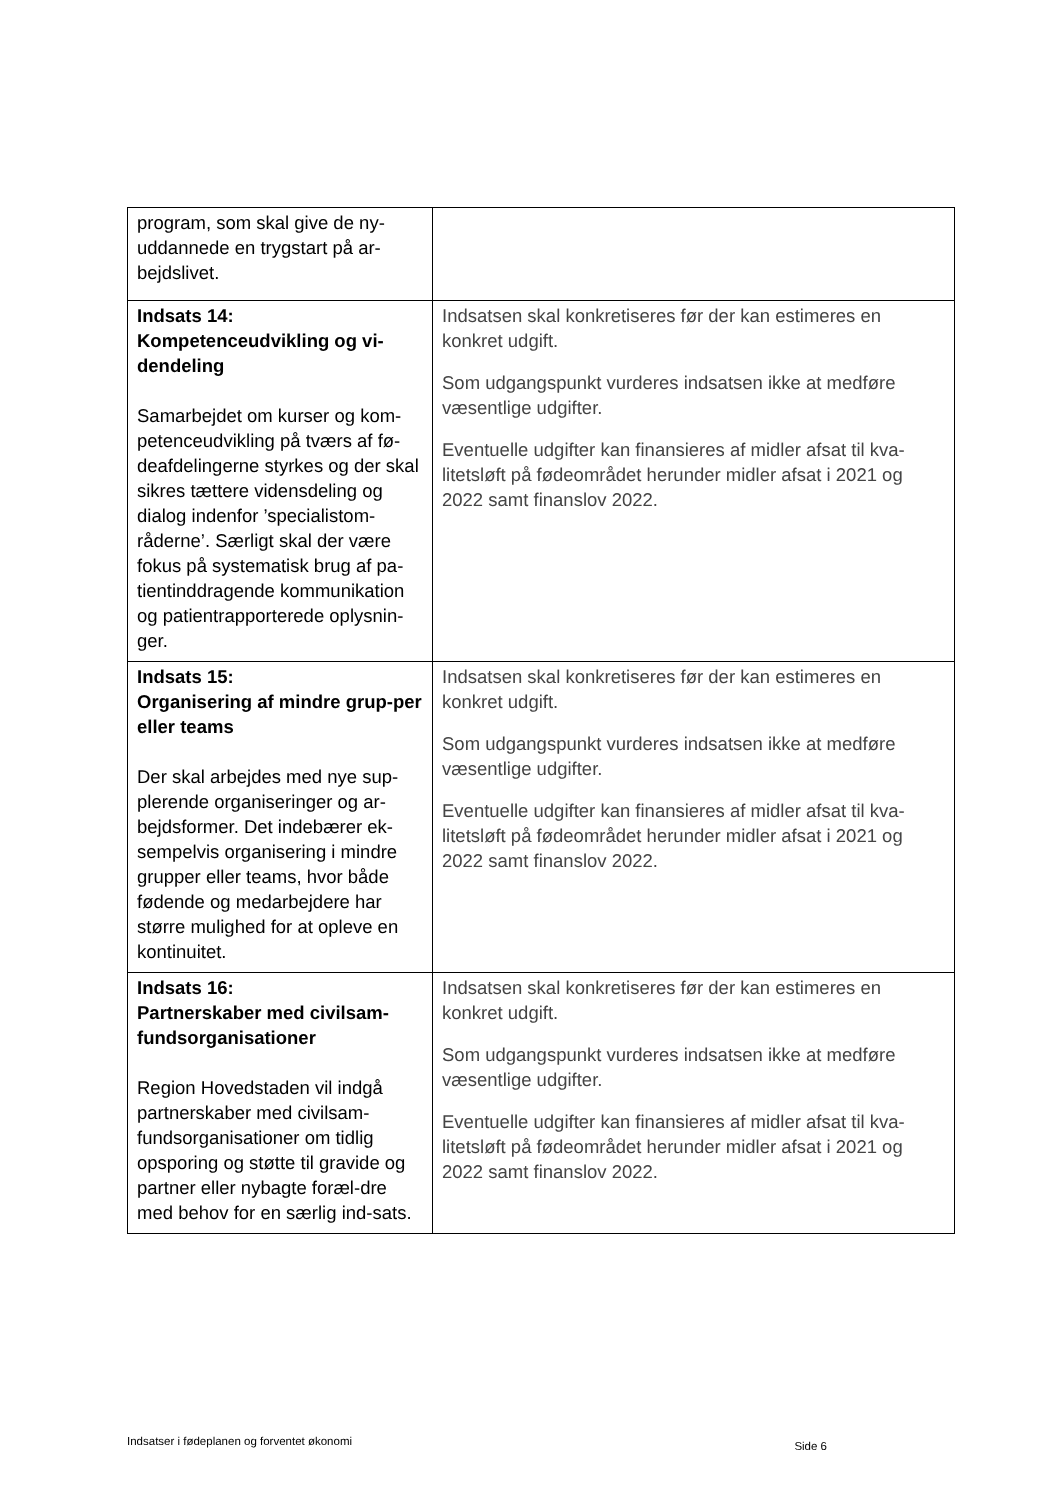| program, som skal give de ny-uddannede en trygstart på ar-bejdslivet. | |
| Indsats 14: Kompetenceudvikling og vi-dendeling Samarbejdet om kurser og kom-petenceudvikling på tværs af fø-deafdelingerne styrkes og der skal sikres tættere vidensdeling og dialog indenfor ’specialistom-råderne’. Særligt skal der være fokus på systematisk brug af pa-tientinddragende kommunikation og patientrapporterede oplysnin-ger. | Indsatsen skal konkretiseres før der kan estimeres en konkret udgift. Som udgangspunkt vurderes indsatsen ikke at medføre væsentlige udgifter. Eventuelle udgifter kan finansieres af midler afsat til kva-litetsløft på fødeområdet herunder midler afsat i 2021 og 2022 samt finanslov 2022. |
| Indsats 15: Organisering af mindre grup-per eller teams Der skal arbejdes med nye sup-plerende organiseringer og ar-bejdsformer. Det indebærer ek-sempelvis organisering i mindre grupper eller teams, hvor både fødende og medarbejdere har større mulighed for at opleve en kontinuitet. | Indsatsen skal konkretiseres før der kan estimeres en konkret udgift. Som udgangspunkt vurderes indsatsen ikke at medføre væsentlige udgifter. Eventuelle udgifter kan finansieres af midler afsat til kva-litetsløft på fødeområdet herunder midler afsat i 2021 og 2022 samt finanslov 2022. |
| Indsats 16: Partnerskaber med civilsam-fundsorganisationer Region Hovedstaden vil indgå partnerskaber med civilsam-fundsorganisationer om tidlig opsporing og støtte til gravide og partner eller nybagte foræl-dre med behov for en særlig ind-sats. | Indsatsen skal konkretiseres før der kan estimeres en konkret udgift. Som udgangspunkt vurderes indsatsen ikke at medføre væsentlige udgifter. Eventuelle udgifter kan finansieres af midler afsat til kva-litetsløft på fødeområdet herunder midler afsat i 2021 og 2022 samt finanslov 2022. |
Indsatser i fødeplanen og forventet økonomi Side 6